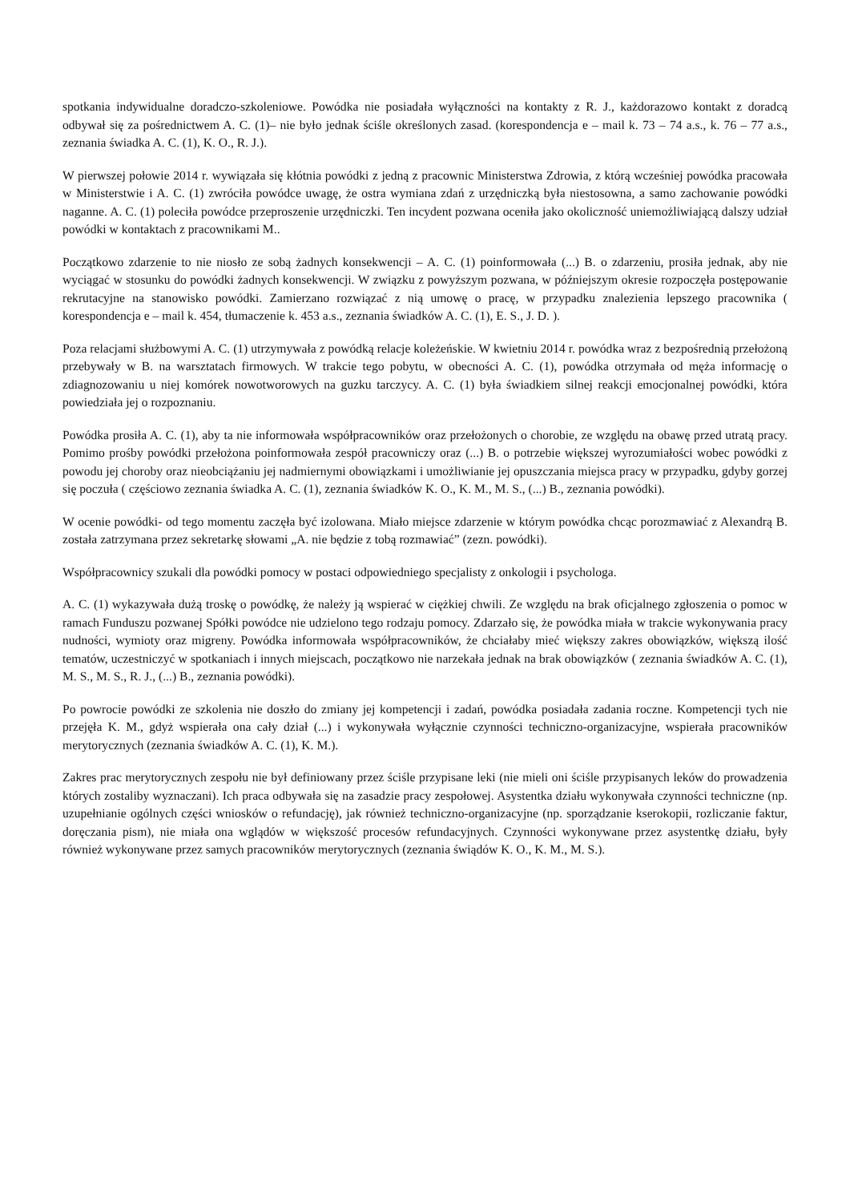spotkania indywidualne doradczo-szkoleniowe. Powódka nie posiadała wyłączności na kontakty z R. J., każdorazowo kontakt z doradcą odbywał się za pośrednictwem A. C. (1)– nie było jednak ściśle określonych zasad. (korespondencja e – mail k. 73 – 74 a.s., k. 76 – 77 a.s., zeznania świadka A. C. (1), K. O., R. J.).
W pierwszej połowie 2014 r. wywiązała się kłótnia powódki z jedną z pracownic Ministerstwa Zdrowia, z którą wcześniej powódka pracowała w Ministerstwie i A. C. (1) zwróciła powódce uwagę, że ostra wymiana zdań z urzędniczką była niestosowna, a samo zachowanie powódki naganne. A. C. (1) poleciła powódce przeproszenie urzędniczki. Ten incydent pozwana oceniła jako okoliczność uniemożliwiającą dalszy udział powódki w kontaktach z pracownikami M..
Początkowo zdarzenie to nie niosło ze sobą żadnych konsekwencji – A. C. (1) poinformowała (...) B. o zdarzeniu, prosiła jednak, aby nie wyciągać w stosunku do powódki żadnych konsekwencji. W związku z powyższym pozwana, w późniejszym okresie rozpoczęła postępowanie rekrutacyjne na stanowisko powódki. Zamierzano rozwiązać z nią umowę o pracę, w przypadku znalezienia lepszego pracownika ( korespondencja e – mail k. 454, tłumaczenie k. 453 a.s., zeznania świadków A. C. (1), E. S., J. D. ).
Poza relacjami służbowymi A. C. (1) utrzymywała z powódką relacje koleżeńskie. W kwietniu 2014 r. powódka wraz z bezpośrednią przełożoną przebywały w B. na warsztatach firmowych. W trakcie tego pobytu, w obecności A. C. (1), powódka otrzymała od męża informację o zdiagnozowaniu u niej komórek nowotworowych na guzku tarczycy. A. C. (1) była świadkiem silnej reakcji emocjonalnej powódki, która powiedziała jej o rozpoznaniu.
Powódka prosiła A. C. (1), aby ta nie informowała współpracowników oraz przełożonych o chorobie, ze względu na obawę przed utratą pracy. Pomimo prośby powódki przełożona poinformowała zespół pracowniczy oraz (...) B. o potrzebie większej wyrozumiałości wobec powódki z powodu jej choroby oraz nieobciążaniu jej nadmiernymi obowiązkami i umożliwianie jej opuszczania miejsca pracy w przypadku, gdyby gorzej się poczuła ( częściowo zeznania świadka A. C. (1), zeznania świadków K. O., K. M., M. S., (...) B., zeznania powódki).
W ocenie powódki- od tego momentu zaczęła być izolowana. Miało miejsce zdarzenie w którym powódka chcąc porozmawiać z Alexandrą B. została zatrzymana przez sekretarkę słowami „A. nie będzie z tobą rozmawiać” (zezn. powódki).
Współpracownicy szukali dla powódki pomocy w postaci odpowiedniego specjalisty z onkologii i psychologa.
A. C. (1) wykazywała dużą troskę o powódkę, że należy ją wspierać w ciężkiej chwili. Ze względu na brak oficjalnego zgłoszenia o pomoc w ramach Funduszu pozwanej Spółki powódce nie udzielono tego rodzaju pomocy. Zdarzało się, że powódka miała w trakcie wykonywania pracy nudności, wymioty oraz migreny. Powódka informowała współpracowników, że chciałaby mieć większy zakres obowiązków, większą ilość tematów, uczestniczyć w spotkaniach i innych miejscach, początkowo nie narzekała jednak na brak obowiązków ( zeznania świadków A. C. (1), M. S., M. S., R. J., (...) B., zeznania powódki).
Po powrocie powódki ze szkolenia nie doszło do zmiany jej kompetencji i zadań, powódka posiadała zadania roczne. Kompetencji tych nie przejęła K. M., gdyż wspierała ona cały dział (...) i wykonywała wyłącznie czynności techniczno-organizacyjne, wspierała pracowników merytorycznych (zeznania świadków A. C. (1), K. M.).
Zakres prac merytorycznych zespołu nie był definiowany przez ściśle przypisane leki (nie mieli oni ściśle przypisanych leków do prowadzenia których zostaliby wyznaczani). Ich praca odbywała się na zasadzie pracy zespołowej. Asystentka działu wykonywała czynności techniczne (np. uzupełnianie ogólnych części wniosków o refundację), jak również techniczno-organizacyjne (np. sporządzanie kserokopii, rozliczanie faktur, doręczania pism), nie miała ona wglądów w większość procesów refundacyjnych. Czynności wykonywane przez asystentkę działu, były również wykonywane przez samych pracowników merytorycznych (zeznania świądów K. O., K. M., M. S.).